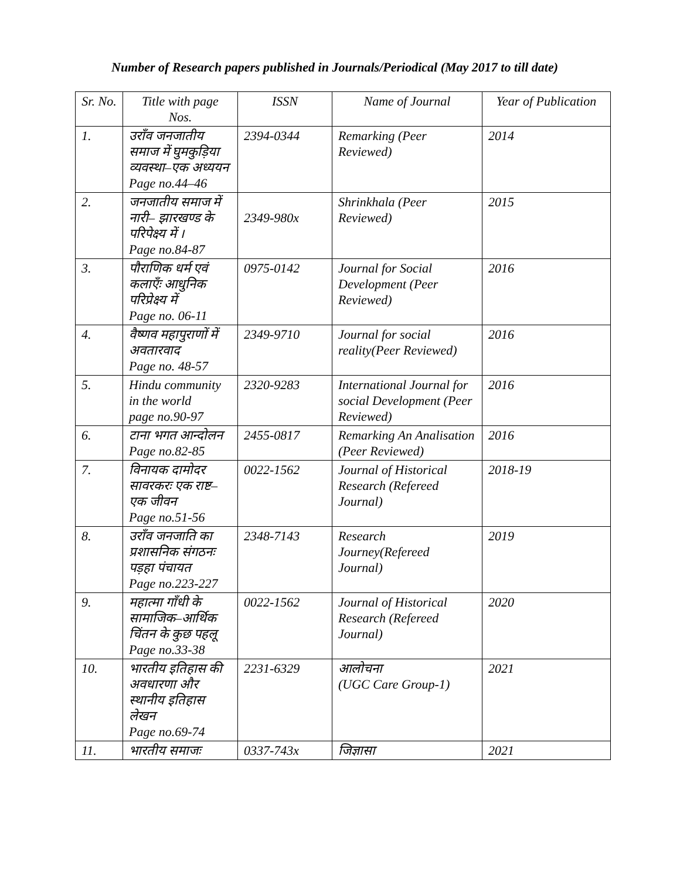Number of Research papers published in Journals/Periodical (May 2017 to till date)
| Sr. No. | Title with page Nos. | ISSN | Name of Journal | Year of Publication |
| --- | --- | --- | --- | --- |
| 1. | उराँव जनजातीय समाज में घुमकुड़िया व्यवस्था–एक अध्ययन Page no.44–46 | 2394-0344 | Remarking (Peer Reviewed) | 2014 |
| 2. | जनजातीय समाज में नारी– झारखण्ड के परिपेक्ष्य में । Page no.84-87 | 2349-980x | Shrinkhala (Peer Reviewed) | 2015 |
| 3. | पौराणिक धर्म एवं कलाएँः आधुनिक परिप्रेक्ष्य में Page no. 06-11 | 0975-0142 | Journal for Social Development (Peer Reviewed) | 2016 |
| 4. | वैष्णव महापुराणों में अवतारवाद Page no. 48-57 | 2349-9710 | Journal for social reality(Peer Reviewed) | 2016 |
| 5. | Hindu community in the world page no.90-97 | 2320-9283 | International Journal for social Development (Peer Reviewed) | 2016 |
| 6. | टाना भगत आन्दोलन Page no.82-85 | 2455-0817 | Remarking An Analisation (Peer Reviewed) | 2016 |
| 7. | विनायक दामोदर सावरकरः एक राष्ट– एक जीवन Page no.51-56 | 0022-1562 | Journal of Historical Research (Refereed Journal) | 2018-19 |
| 8. | उराँव जनजाति का प्रशासनिक संगठनः पड़हा पंचायत Page no.223-227 | 2348-7143 | Research Journey(Refereed Journal) | 2019 |
| 9. | महात्मा गाँधी के सामाजिक–आर्थिक चिंतन के कुछ पहलू Page no.33-38 | 0022-1562 | Journal of Historical Research (Refereed Journal) | 2020 |
| 10. | भारतीय इतिहास की अवधारणा और स्थानीय इतिहास लेखन Page no.69-74 | 2231-6329 | आलोचना (UGC Care Group-1) | 2021 |
| 11. | भारतीय समाजः | 0337-743x | जिज्ञासा | 2021 |